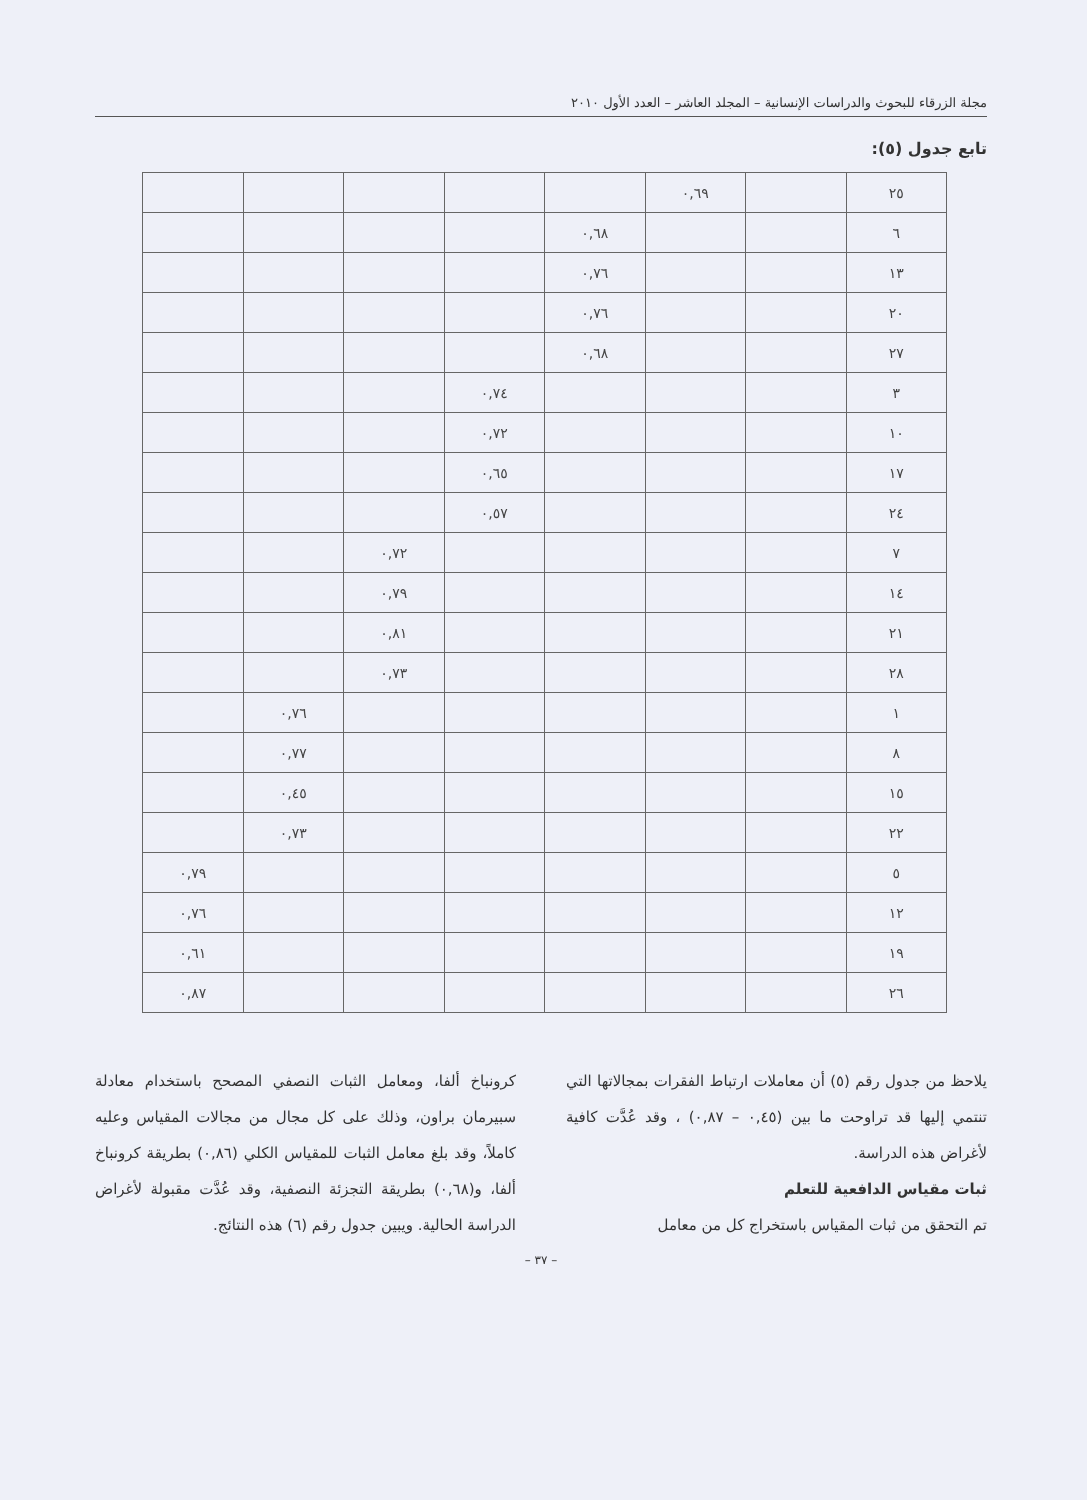مجلة الزرقاء للبحوث والدراسات الإنسانية – المجلد العاشر – العدد الأول ٢٠١٠
تابع جدول (٥):
| ٢٥ | | ٠,٦٩ | | | | | |
| ٦ | | | ٠,٦٨ | | | | |
| ١٣ | | | ٠,٧٦ | | | | |
| ٢٠ | | | ٠,٧٦ | | | | |
| ٢٧ | | | ٠,٦٨ | | | | |
| ٣ | | | | ٠,٧٤ | | | |
| ١٠ | | | | ٠,٧٢ | | | |
| ١٧ | | | | ٠,٦٥ | | | |
| ٢٤ | | | | ٠,٥٧ | | | |
| ٧ | | | | | ٠,٧٢ | | |
| ١٤ | | | | | ٠,٧٩ | | |
| ٢١ | | | | | ٠,٨١ | | |
| ٢٨ | | | | | ٠,٧٣ | | |
| ١ | | | | | | ٠,٧٦ | |
| ٨ | | | | | | ٠,٧٧ | |
| ١٥ | | | | | | ٠,٤٥ | |
| ٢٢ | | | | | | ٠,٧٣ | |
| ٥ | | | | | | | ٠,٧٩ |
| ١٢ | | | | | | | ٠,٧٦ |
| ١٩ | | | | | | | ٠,٦١ |
| ٢٦ | | | | | | | ٠,٨٧ |
يلاحظ من جدول رقم (٥) أن معاملات ارتباط الفقرات بمجالاتها التي تنتمي إليها قد تراوحت ما بين (٠,٤٥ – ٠,٨٧) ، وقد عُدَّت كافية لأغراض هذه الدراسة.
ثبات مقياس الدافعية للتعلم
تم التحقق من ثبات المقياس باستخراج كل من معامل
كرونباخ ألفا، ومعامل الثبات النصفي المصحح باستخدام معادلة سبيرمان براون، وذلك على كل مجال من مجالات المقياس وعليه كاملاً، وقد بلغ معامل الثبات للمقياس الكلي (٠,٨٦) بطريقة كرونباخ ألفا، و(٠,٦٨) بطريقة التجزئة النصفية، وقد عُدَّت مقبولة لأغراض الدراسة الحالية. ويبين جدول رقم (٦) هذه النتائج.
– ٣٧ –